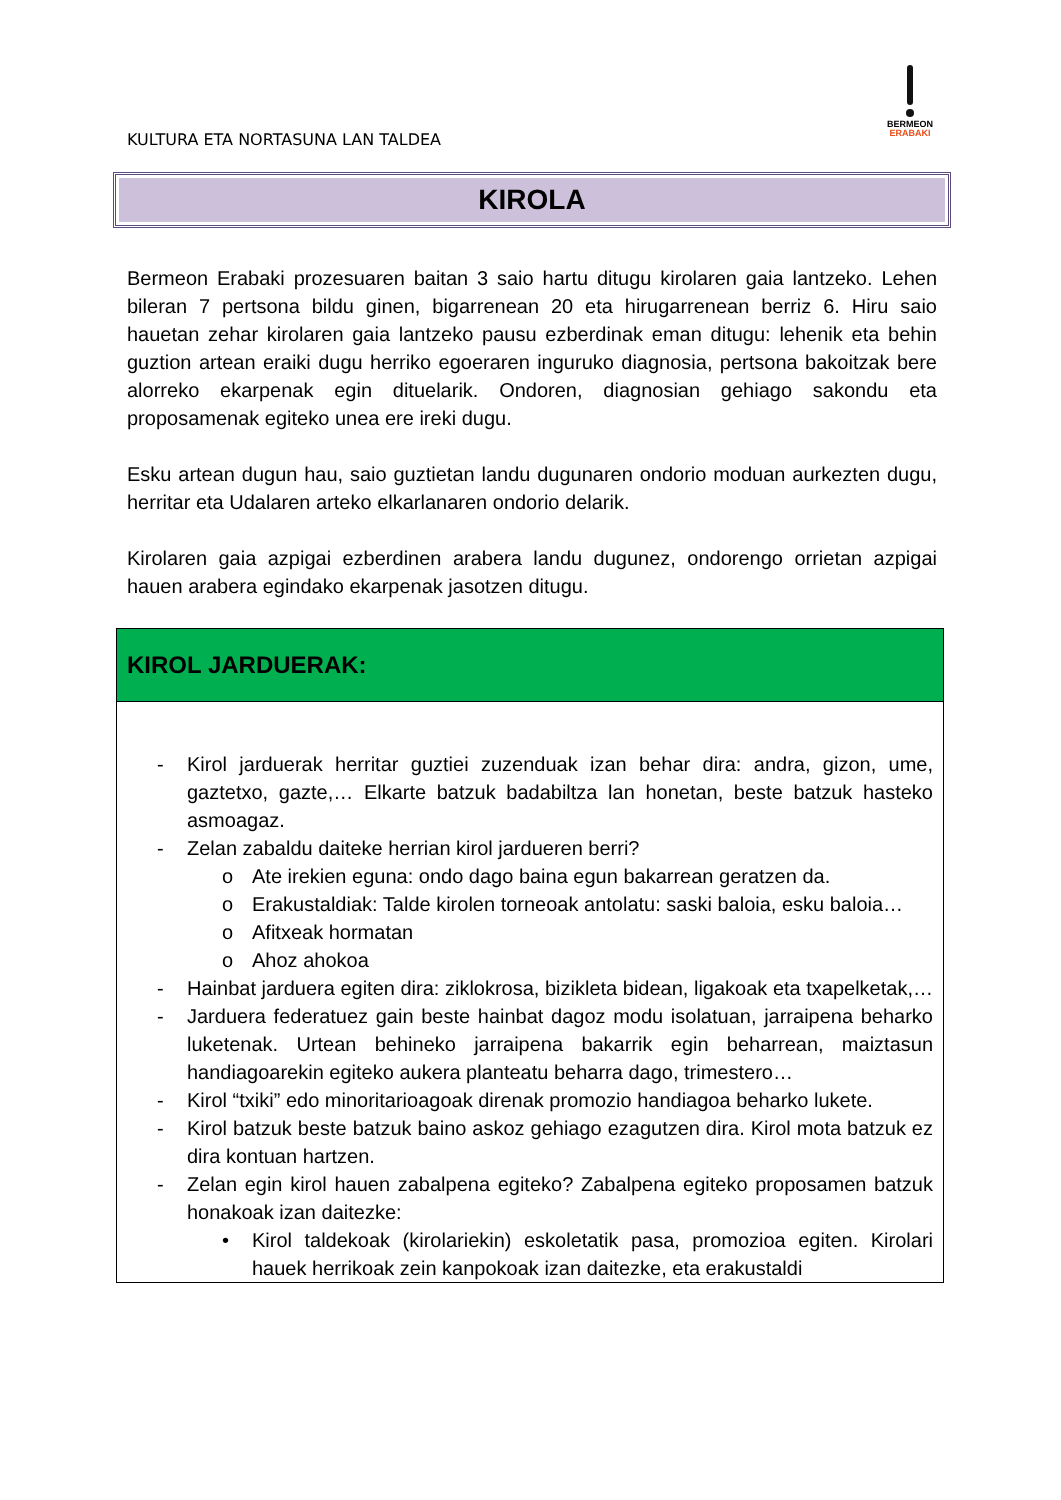KULTURA ETA NORTASUNA LAN TALDEA
BERMEON
ERABAKI
KIROLA
Bermeon Erabaki prozesuaren baitan 3 saio hartu ditugu kirolaren gaia lantzeko. Lehen bileran 7 pertsona bildu ginen, bigarrenean 20 eta hirugarrenean berriz 6. Hiru saio hauetan zehar kirolaren gaia lantzeko pausu ezberdinak eman ditugu: lehenik eta behin guztion artean eraiki dugu herriko egoeraren inguruko diagnosia, pertsona bakoitzak bere alorreko ekarpenak egin dituelarik. Ondoren, diagnosian gehiago sakondu eta proposamenak egiteko unea ere ireki dugu.
Esku artean dugun hau, saio guztietan landu dugunaren ondorio moduan aurkezten dugu, herritar eta Udalaren arteko elkarlanaren ondorio delarik.
Kirolaren gaia azpigai ezberdinen arabera landu dugunez, ondorengo orrietan azpigai hauen arabera egindako ekarpenak jasotzen ditugu.
| KIROL JARDUERAK: |
| --- |
| - Kirol jarduerak herritar guztiei zuzenduak izan behar dira: andra, gizon, ume, gaztetxo, gazte,… Elkarte batzuk badabiltza lan honetan, beste batzuk hasteko asmoagaz. - Zelan zabaldu daiteke herrian kirol jardueren berri? o Ate irekien eguna: ondo dago baina egun bakarrean geratzen da. o Erakustaldiak: Talde kirolen torneoak antolatu: saski baloia, esku baloia… o Afitxeak hormatan o Ahoz ahokoa - Hainbat jarduera egiten dira: ziklokrosa, bizikleta bidean, ligakoak eta txapelketak,… - Jarduera federatuez gain beste hainbat dagoz modu isolatuan, jarraipena beharko luketenak. Urtean behineko jarraipena bakarrik egin beharrean, maiztasun handiagoarekin egiteko aukera planteatu beharra dago, trimestero… - Kirol “txiki” edo minoritarioagoak direnak promozio handiagoa beharko lukete. - Kirol batzuk beste batzuk baino askoz gehiago ezagutzen dira. Kirol mota batzuk ez dira kontuan hartzen. - Zelan egin kirol hauen zabalpena egiteko? Zabalpena egiteko proposamen batzuk honakoak izan daitezke: • Kirol taldekoak (kirolariekin) eskoletatik pasa, promozioa egiten. Kirolari hauek herrikoak zein kanpokoak izan daitezke, eta erakustaldi |